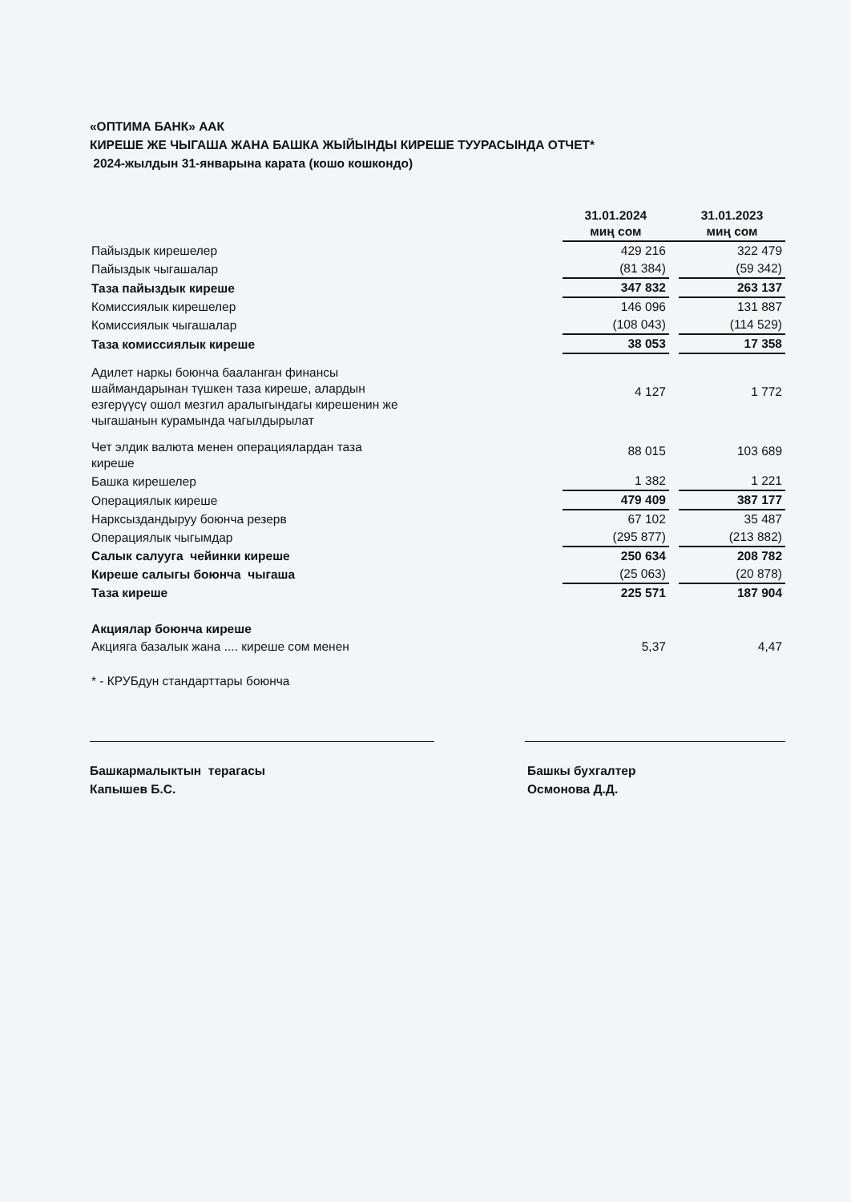«ОПТИМА БАНК» ААК
КИРЕШЕ ЖЕ ЧЫГАША ЖАНА БАШКА ЖЫЙЫНДЫ КИРЕШЕ ТУУРАСЫНДА ОТЧЕТ*
2024-жылдын 31-январына карата (кошо кошкондо)
| | 31.01.2024 миң сом | | 31.01.2023 миң сом |
| --- | --- | --- | --- |
| Пайыздык кирешелер | 429 216 | | 322 479 |
| Пайыздык чыгашалар | (81 384) | | (59 342) |
| Таза пайыздык киреше | 347 832 | | 263 137 |
| Комиссиялык кирешелер | 146 096 | | 131 887 |
| Комиссиялык чыгашалар | (108 043) | | (114 529) |
| Таза комиссиялык киреше | 38 053 | | 17 358 |
| Адилет наркы боюнча бааланган финансы шаймандарынан түшкен таза киреше, алардын езгерүүсү ошол мезгил аралыгындагы кирешенин же чыгашанын курамында чагылдырылат | 4 127 | | 1 772 |
| Чет элдик валюта менен операциялардан таза киреше | 88 015 | | 103 689 |
| Башка кирешелер | 1 382 | | 1 221 |
| Операциялык киреше | 479 409 | | 387 177 |
| Нарксыздандыруу боюнча резерв | 67 102 | | 35 487 |
| Операциялык чыгымдар | (295 877) | | (213 882) |
| Салык салууга чейинки киреше | 250 634 | | 208 782 |
| Киреше салыгы боюнча чыгаша | (25 063) | | (20 878) |
| Таза киреше | 225 571 | | 187 904 |
| Акциялар боюнча киреше | | | |
| Акцияга базалык жана .... киреше сом менен | 5,37 | | 4,47 |
| * - КРУБдун стандарттары боюнча | | | |
Башкармалыктын терагасы
Капышев Б.С.
Башкы бухгалтер
Осмонова Д.Д.